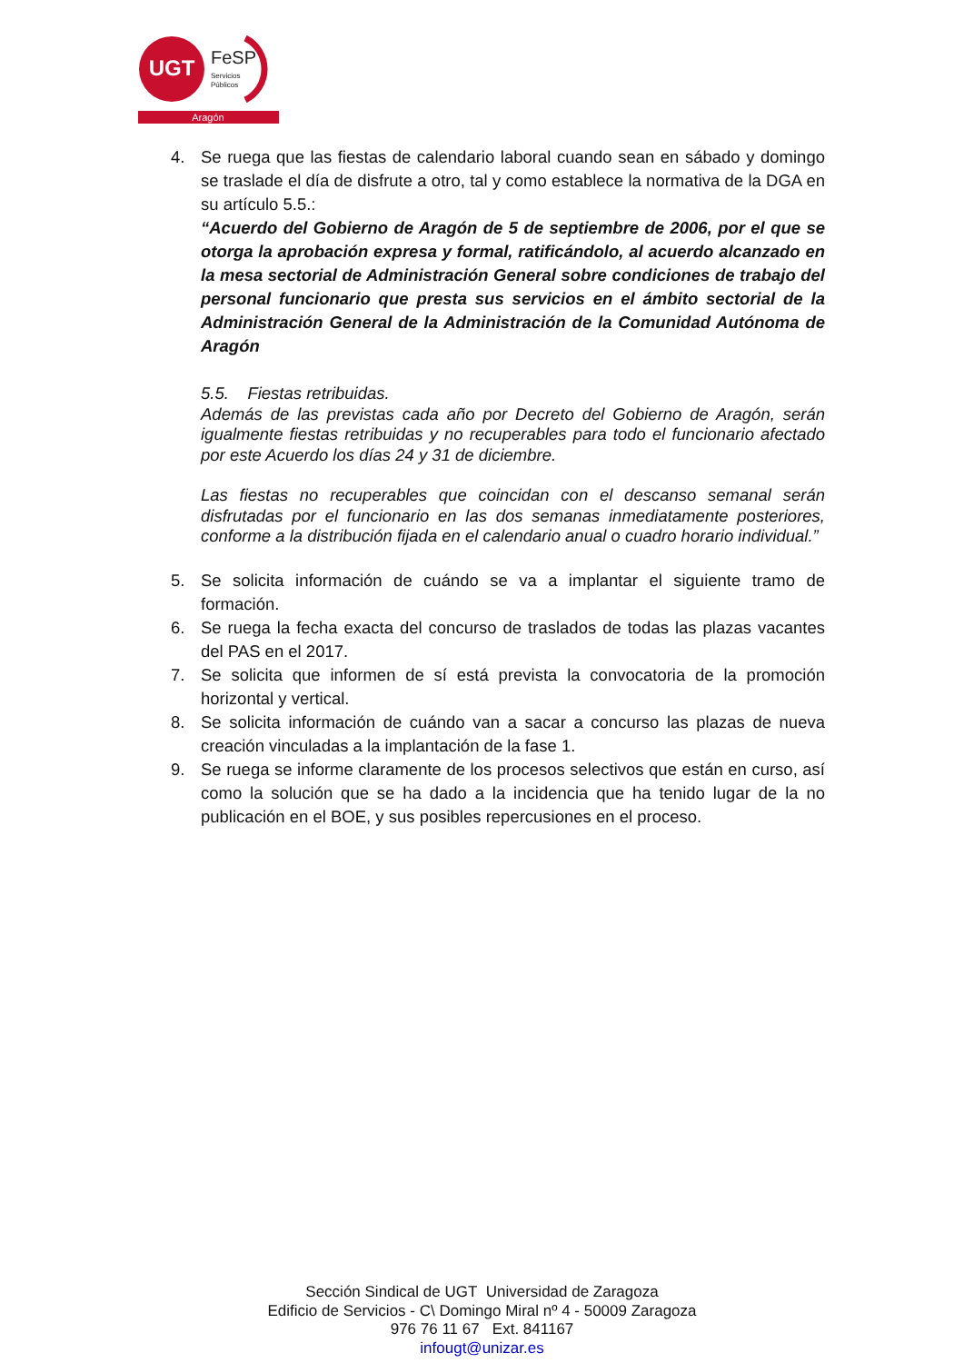UGT
FeSP
Servicios
Públicos
Aragón
4. Se ruega que las fiestas de calendario laboral cuando sean en sábado y domingo se traslade el día de disfrute a otro, tal y como establece la normativa de la DGA en su artículo 5.5.:
“Acuerdo del Gobierno de Aragón de 5 de septiembre de 2006, por el que se otorga la aprobación expresa y formal, ratificándolo, al acuerdo alcanzado en la mesa sectorial de Administración General sobre condiciones de trabajo del personal funcionario que presta sus servicios en el ámbito sectorial de la Administración General de la Administración de la Comunidad Autónoma de Aragón
5.5. Fiestas retribuidas.
Además de las previstas cada año por Decreto del Gobierno de Aragón, serán igualmente fiestas retribuidas y no recuperables para todo el funcionario afectado por este Acuerdo los días 24 y 31 de diciembre.
Las fiestas no recuperables que coincidan con el descanso semanal serán disfrutadas por el funcionario en las dos semanas inmediatamente posteriores, conforme a la distribución fijada en el calendario anual o cuadro horario individual.”
5. Se solicita información de cuándo se va a implantar el siguiente tramo de formación.
6. Se ruega la fecha exacta del concurso de traslados de todas las plazas vacantes del PAS en el 2017.
7. Se solicita que informen de sí está prevista la convocatoria de la promoción horizontal y vertical.
8. Se solicita información de cuándo van a sacar a concurso las plazas de nueva creación vinculadas a la implantación de la fase 1.
9. Se ruega se informe claramente de los procesos selectivos que están en curso, así como la solución que se ha dado a la incidencia que ha tenido lugar de la no publicación en el BOE, y sus posibles repercusiones en el proceso.
Sección Sindical de UGT Universidad de Zaragoza
Edificio de Servicios - C\ Domingo Miral nº 4 - 50009 Zaragoza
976 76 11 67 Ext. 841167
infougt@unizar.es